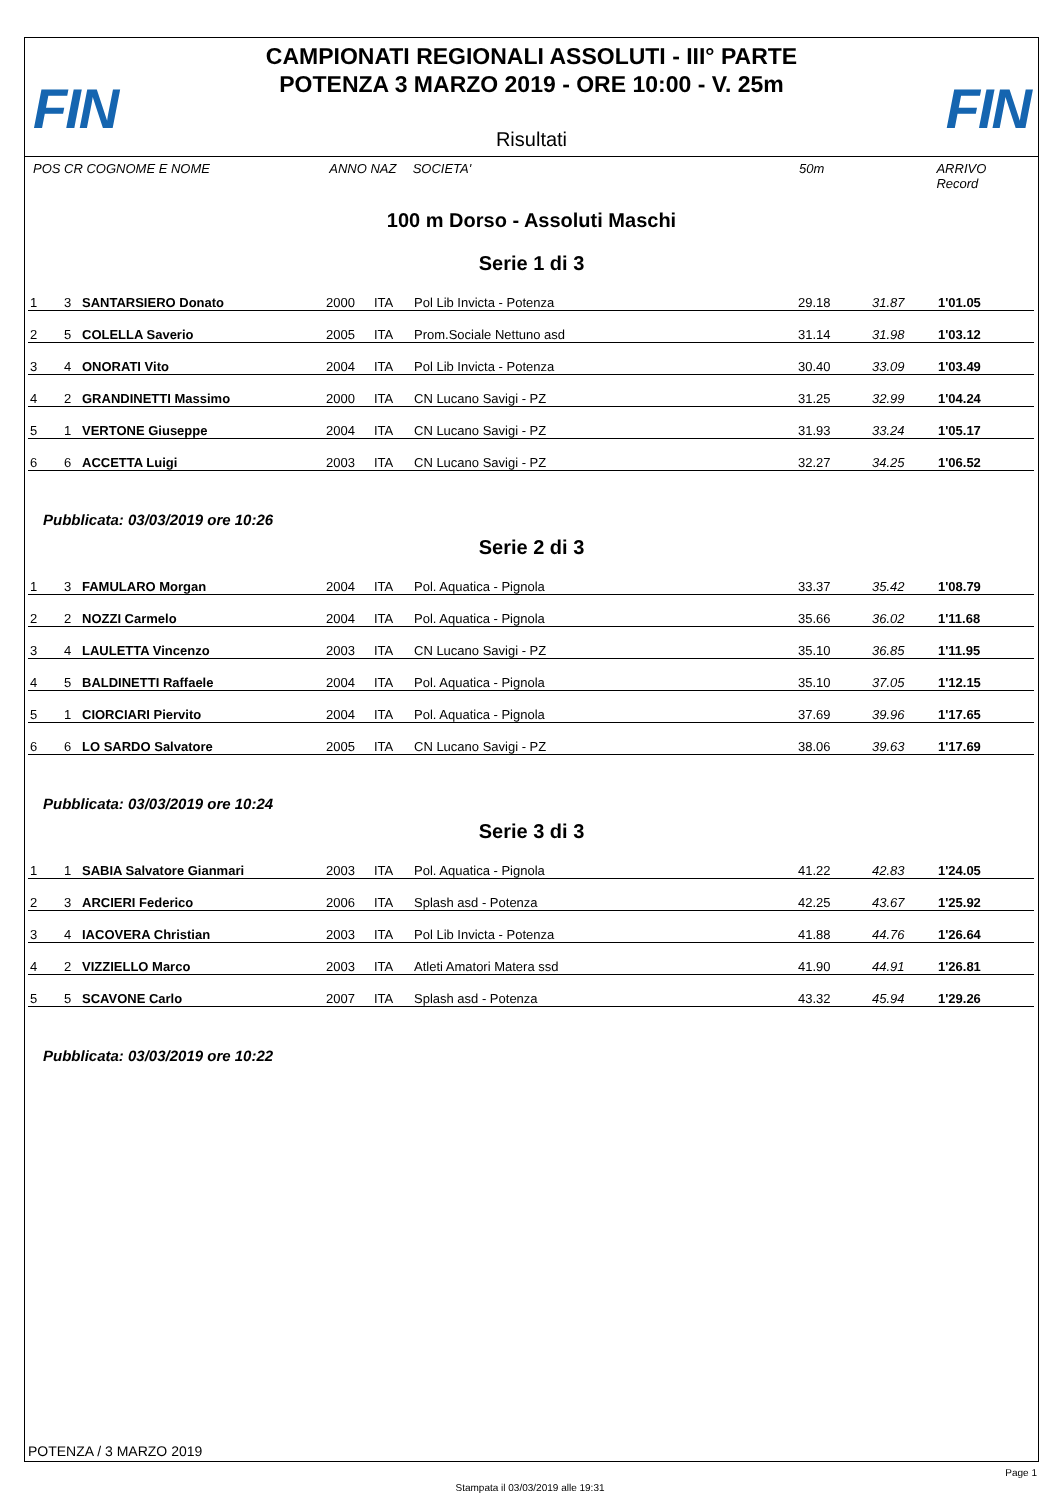FIN FIN
CAMPIONATI REGIONALI ASSOLUTI - III° PARTE
POTENZA 3 MARZO 2019 - ORE 10:00 - V. 25m
Risultati
POS CR COGNOME E NOME ANNO NAZ SOCIETA' 50m ARRIVO Record
100 m Dorso - Assoluti Maschi
Serie 1 di 3
| 1 | 3 | SANTARSIERO Donato | 2000 | ITA | Pol Lib Invicta - Potenza | 29.18 | 31.87 | 1'01.05 | |
| 2 | 5 | COLELLA Saverio | 2005 | ITA | Prom.Sociale Nettuno asd | 31.14 | 31.98 | 1'03.12 | |
| 3 | 4 | ONORATI Vito | 2004 | ITA | Pol Lib Invicta - Potenza | 30.40 | 33.09 | 1'03.49 | |
| 4 | 2 | GRANDINETTI Massimo | 2000 | ITA | CN Lucano Savigi - PZ | 31.25 | 32.99 | 1'04.24 | |
| 5 | 1 | VERTONE Giuseppe | 2004 | ITA | CN Lucano Savigi - PZ | 31.93 | 33.24 | 1'05.17 | |
| 6 | 6 | ACCETTA Luigi | 2003 | ITA | CN Lucano Savigi - PZ | 32.27 | 34.25 | 1'06.52 | |
Pubblicata: 03/03/2019 ore 10:26
Serie 2 di 3
| 1 | 3 | FAMULARO Morgan | 2004 | ITA | Pol. Aquatica - Pignola | 33.37 | 35.42 | 1'08.79 | |
| 2 | 2 | NOZZI Carmelo | 2004 | ITA | Pol. Aquatica - Pignola | 35.66 | 36.02 | 1'11.68 | |
| 3 | 4 | LAULETTA Vincenzo | 2003 | ITA | CN Lucano Savigi - PZ | 35.10 | 36.85 | 1'11.95 | |
| 4 | 5 | BALDINETTI Raffaele | 2004 | ITA | Pol. Aquatica - Pignola | 35.10 | 37.05 | 1'12.15 | |
| 5 | 1 | CIORCIARI Piervito | 2004 | ITA | Pol. Aquatica - Pignola | 37.69 | 39.96 | 1'17.65 | |
| 6 | 6 | LO SARDO Salvatore | 2005 | ITA | CN Lucano Savigi - PZ | 38.06 | 39.63 | 1'17.69 | |
Pubblicata: 03/03/2019 ore 10:24
Serie 3 di 3
| 1 | 1 | SABIA Salvatore Gianmari | 2003 | ITA | Pol. Aquatica - Pignola | 41.22 | 42.83 | 1'24.05 | |
| 2 | 3 | ARCIERI Federico | 2006 | ITA | Splash asd - Potenza | 42.25 | 43.67 | 1'25.92 | |
| 3 | 4 | IACOVERA Christian | 2003 | ITA | Pol Lib Invicta - Potenza | 41.88 | 44.76 | 1'26.64 | |
| 4 | 2 | VIZZIELLO Marco | 2003 | ITA | Atleti Amatori Matera ssd | 41.90 | 44.91 | 1'26.81 | |
| 5 | 5 | SCAVONE Carlo | 2007 | ITA | Splash asd - Potenza | 43.32 | 45.94 | 1'29.26 | |
Pubblicata: 03/03/2019 ore 10:22
POTENZA / 3 MARZO 2019
Page 1
Stampata il 03/03/2019 alle 19:31